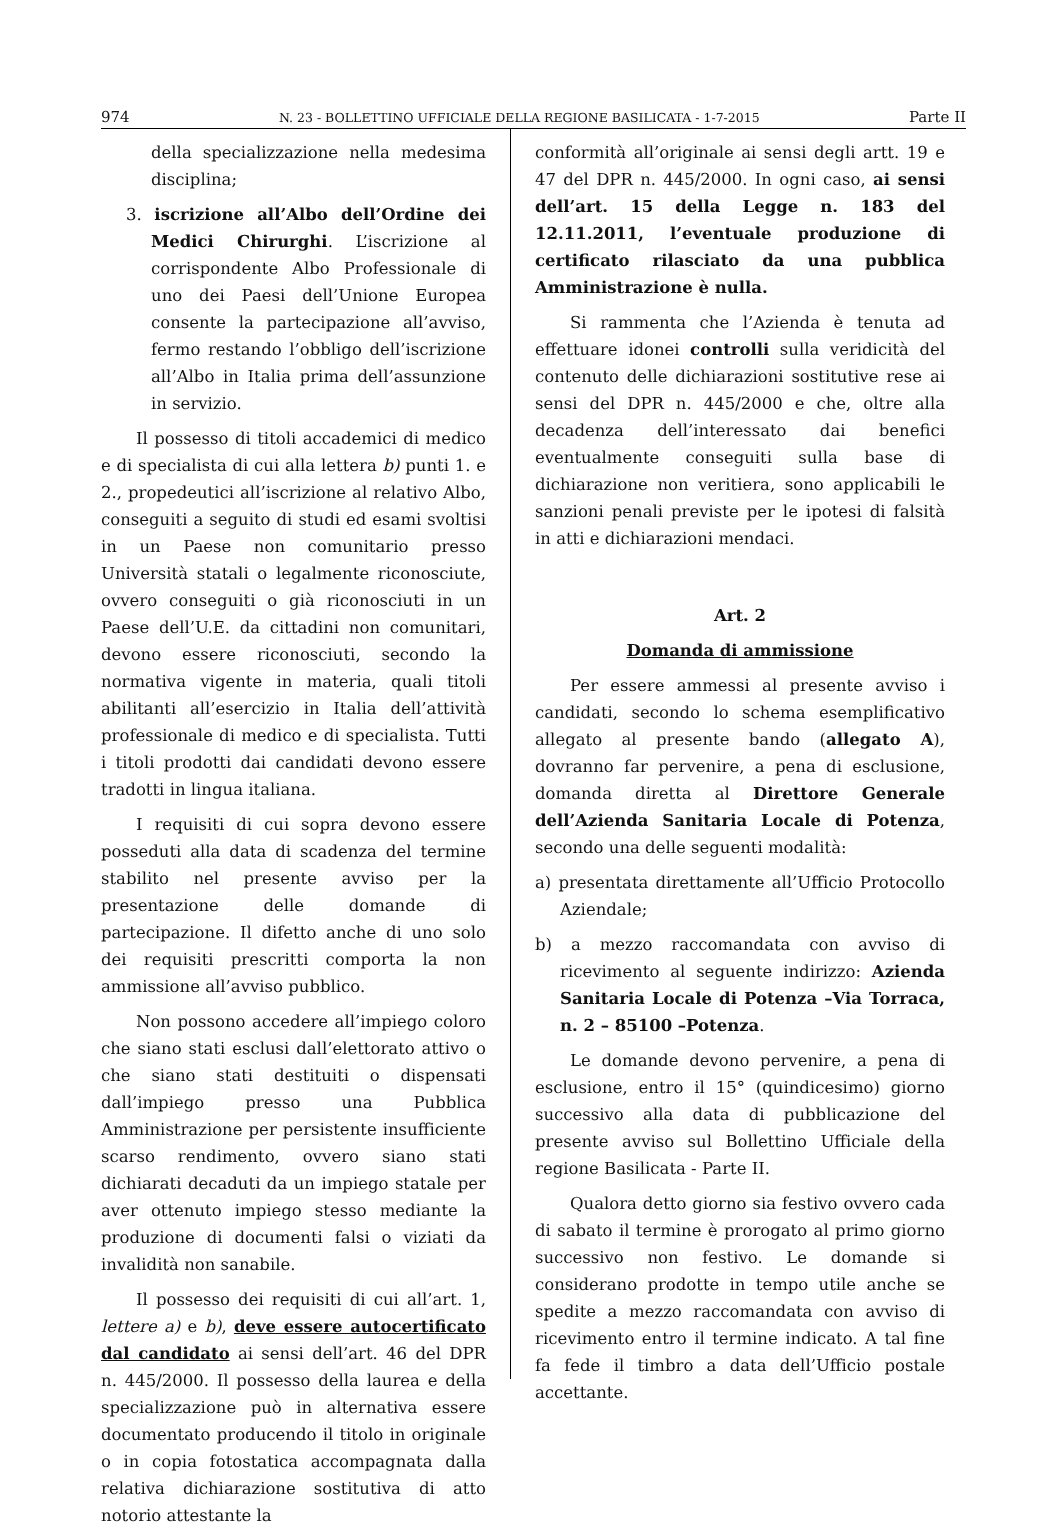974 N. 23 - BOLLETTINO UFFICIALE DELLA REGIONE BASILICATA - 1-7-2015 Parte II
della specializzazione nella medesima disciplina;
3. iscrizione all’Albo dell’Ordine dei Medici Chirurghi. L’iscrizione al corrispondente Albo Professionale di uno dei Paesi dell’Unione Europea consente la partecipazione all’avviso, fermo restando l’obbligo dell’iscrizione all’Albo in Italia prima dell’assunzione in servizio.
Il possesso di titoli accademici di medico e di specialista di cui alla lettera b) punti 1. e 2., propedeutici all’iscrizione al relativo Albo, conseguiti a seguito di studi ed esami svoltisi in un Paese non comunitario presso Università statali o legalmente riconosciute, ovvero conseguiti o già riconosciuti in un Paese dell’U.E. da cittadini non comunitari, devono essere riconosciuti, secondo la normativa vigente in materia, quali titoli abilitanti all’esercizio in Italia dell’attività professionale di medico e di specialista. Tutti i titoli prodotti dai candidati devono essere tradotti in lingua italiana.
I requisiti di cui sopra devono essere posseduti alla data di scadenza del termine stabilito nel presente avviso per la presentazione delle domande di partecipazione. Il difetto anche di uno solo dei requisiti prescritti comporta la non ammissione all’avviso pubblico.
Non possono accedere all’impiego coloro che siano stati esclusi dall’elettorato attivo o che siano stati destituiti o dispensati dall’impiego presso una Pubblica Amministrazione per persistente insufficiente scarso rendimento, ovvero siano stati dichiarati decaduti da un impiego statale per aver ottenuto impiego stesso mediante la produzione di documenti falsi o viziati da invalidità non sanabile.
Il possesso dei requisiti di cui all’art. 1, lettere a) e b), deve essere autocertificato dal candidato ai sensi dell’art. 46 del DPR n. 445/2000. Il possesso della laurea e della specializzazione può in alternativa essere documentato producendo il titolo in originale o in copia fotostatica accompagnata dalla relativa dichiarazione sostitutiva di atto notorio attestante la
conformità all’originale ai sensi degli artt. 19 e 47 del DPR n. 445/2000. In ogni caso, ai sensi dell’art. 15 della Legge n. 183 del 12.11.2011, l’eventuale produzione di certificato rilasciato da una pubblica Amministrazione è nulla.
Si rammenta che l’Azienda è tenuta ad effettuare idonei controlli sulla veridicità del contenuto delle dichiarazioni sostitutive rese ai sensi del DPR n. 445/2000 e che, oltre alla decadenza dell’interessato dai benefici eventualmente conseguiti sulla base di dichiarazione non veritiera, sono applicabili le sanzioni penali previste per le ipotesi di falsità in atti e dichiarazioni mendaci.
Art. 2
Domanda di ammissione
Per essere ammessi al presente avviso i candidati, secondo lo schema esemplificativo allegato al presente bando (allegato A), dovranno far pervenire, a pena di esclusione, domanda diretta al Direttore Generale dell’Azienda Sanitaria Locale di Potenza, secondo una delle seguenti modalità:
a) presentata direttamente all’Ufficio Protocollo Aziendale;
b) a mezzo raccomandata con avviso di ricevimento al seguente indirizzo: Azienda Sanitaria Locale di Potenza –Via Torraca, n. 2 – 85100 –Potenza.
Le domande devono pervenire, a pena di esclusione, entro il 15° (quindicesimo) giorno successivo alla data di pubblicazione del presente avviso sul Bollettino Ufficiale della regione Basilicata - Parte II.
Qualora detto giorno sia festivo ovvero cada di sabato il termine è prorogato al primo giorno successivo non festivo. Le domande si considerano prodotte in tempo utile anche se spedite a mezzo raccomandata con avviso di ricevimento entro il termine indicato. A tal fine fa fede il timbro a data dell’Ufficio postale accettante.